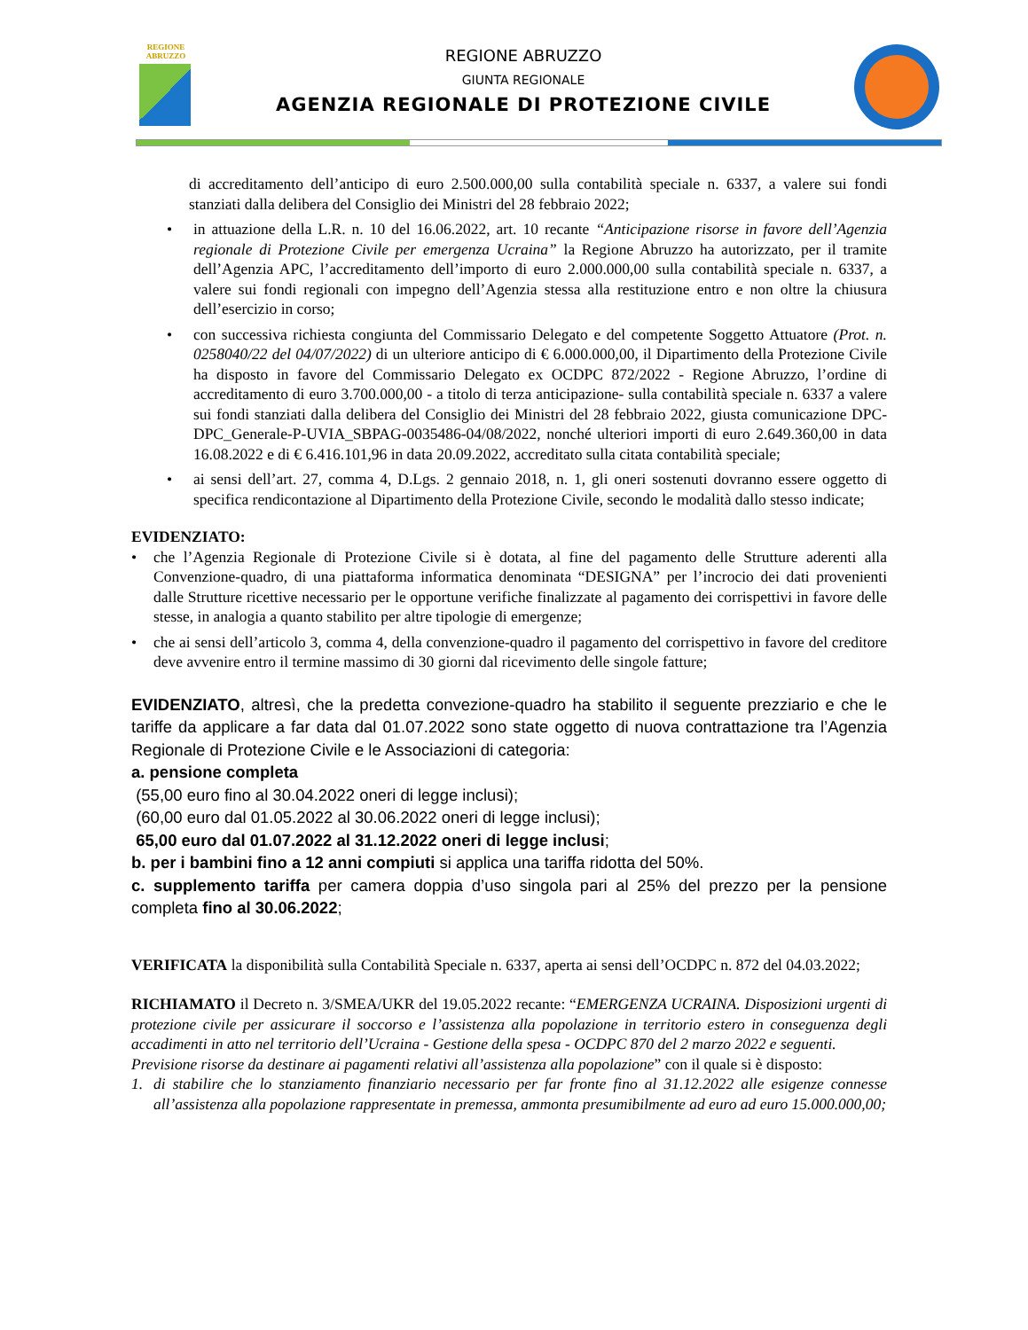REGIONE
ABRUZZO
REGIONE ABRUZZO
GIUNTA REGIONALE
AGENZIA REGIONALE DI PROTEZIONE CIVILE
di accreditamento dell’anticipo di euro 2.500.000,00 sulla contabilità speciale n. 6337, a valere sui fondi stanziati dalla delibera del Consiglio dei Ministri del 28 febbraio 2022;
• in attuazione della L.R. n. 10 del 16.06.2022, art. 10 recante “Anticipazione risorse in favore dell’Agenzia regionale di Protezione Civile per emergenza Ucraina” la Regione Abruzzo ha autorizzato, per il tramite dell’Agenzia APC, l’accreditamento dell’importo di euro 2.000.000,00 sulla contabilità speciale n. 6337, a valere sui fondi regionali con impegno dell’Agenzia stessa alla restituzione entro e non oltre la chiusura dell’esercizio in corso;
• con successiva richiesta congiunta del Commissario Delegato e del competente Soggetto Attuatore (Prot. n. 0258040/22 del 04/07/2022) di un ulteriore anticipo di € 6.000.000,00, il Dipartimento della Protezione Civile ha disposto in favore del Commissario Delegato ex OCDPC 872/2022 - Regione Abruzzo, l’ordine di accreditamento di euro 3.700.000,00 - a titolo di terza anticipazione- sulla contabilità speciale n. 6337 a valere sui fondi stanziati dalla delibera del Consiglio dei Ministri del 28 febbraio 2022, giusta comunicazione DPC-DPC_Generale-P-UVIA_SBPAG-0035486-04/08/2022, nonché ulteriori importi di euro 2.649.360,00 in data 16.08.2022 e di € 6.416.101,96 in data 20.09.2022, accreditato sulla citata contabilità speciale;
• ai sensi dell’art. 27, comma 4, D.Lgs. 2 gennaio 2018, n. 1, gli oneri sostenuti dovranno essere oggetto di specifica rendicontazione al Dipartimento della Protezione Civile, secondo le modalità dallo stesso indicate;
EVIDENZIATO:
• che l’Agenzia Regionale di Protezione Civile si è dotata, al fine del pagamento delle Strutture aderenti alla Convenzione-quadro, di una piattaforma informatica denominata “DESIGNA” per l’incrocio dei dati provenienti dalle Strutture ricettive necessario per le opportune verifiche finalizzate al pagamento dei corrispettivi in favore delle stesse, in analogia a quanto stabilito per altre tipologie di emergenze;
• che ai sensi dell’articolo 3, comma 4, della convenzione-quadro il pagamento del corrispettivo in favore del creditore deve avvenire entro il termine massimo di 30 giorni dal ricevimento delle singole fatture;
EVIDENZIATO, altresì, che la predetta convezione-quadro ha stabilito il seguente prezziario e che le tariffe da applicare a far data dal 01.07.2022 sono state oggetto di nuova contrattazione tra l’Agenzia Regionale di Protezione Civile e le Associazioni di categoria:
a. pensione completa
(55,00 euro fino al 30.04.2022 oneri di legge inclusi);
(60,00 euro dal 01.05.2022 al 30.06.2022 oneri di legge inclusi);
65,00 euro dal 01.07.2022 al 31.12.2022 oneri di legge inclusi;
b. per i bambini fino a 12 anni compiuti si applica una tariffa ridotta del 50%.
c. supplemento tariffa per camera doppia d’uso singola pari al 25% del prezzo per la pensione completa fino al 30.06.2022;
VERIFICATA la disponibilità sulla Contabilità Speciale n. 6337, aperta ai sensi dell’OCDPC n. 872 del 04.03.2022;
RICHIAMATO il Decreto n. 3/SMEA/UKR del 19.05.2022 recante: “EMERGENZA UCRAINA. Disposizioni urgenti di protezione civile per assicurare il soccorso e l’assistenza alla popolazione in territorio estero in conseguenza degli accadimenti in atto nel territorio dell’Ucraina - Gestione della spesa - OCDPC 870 del 2 marzo 2022 e seguenti.
Previsione risorse da destinare ai pagamenti relativi all’assistenza alla popolazione” con il quale si è disposto:
1. di stabilire che lo stanziamento finanziario necessario per far fronte fino al 31.12.2022 alle esigenze connesse all’assistenza alla popolazione rappresentate in premessa, ammonta presumibilmente ad euro ad euro 15.000.000,00;